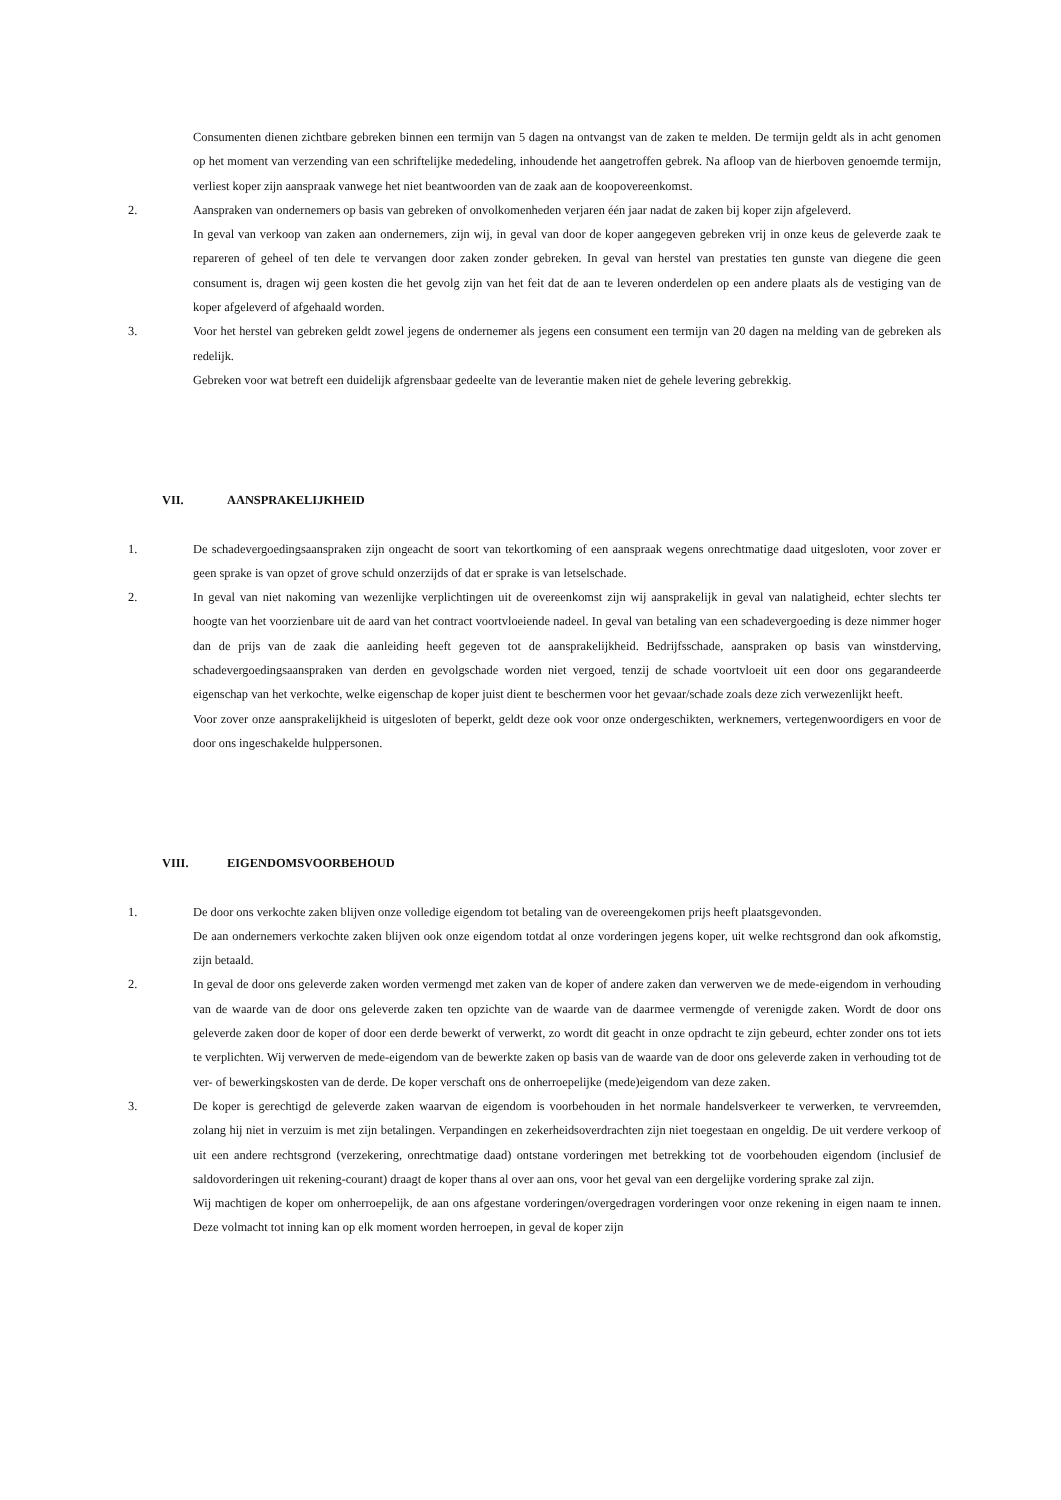Consumenten dienen zichtbare gebreken binnen een termijn van 5 dagen na ontvangst van de zaken te melden. De termijn geldt als in acht genomen op het moment van verzending van een schriftelijke mededeling, inhoudende het aangetroffen gebrek. Na afloop van de hierboven genoemde termijn, verliest koper zijn aanspraak vanwege het niet beantwoorden van de zaak aan de koopovereenkomst.
2. Aanspraken van ondernemers op basis van gebreken of onvolkomenheden verjaren één jaar nadat de zaken bij koper zijn afgeleverd.
In geval van verkoop van zaken aan ondernemers, zijn wij, in geval van door de koper aangegeven gebreken vrij in onze keus de geleverde zaak te repareren of geheel of ten dele te vervangen door zaken zonder gebreken. In geval van herstel van prestaties ten gunste van diegene die geen consument is, dragen wij geen kosten die het gevolg zijn van het feit dat de aan te leveren onderdelen op een andere plaats als de vestiging van de koper afgeleverd of afgehaald worden.
3. Voor het herstel van gebreken geldt zowel jegens de ondernemer als jegens een consument een termijn van 20 dagen na melding van de gebreken als redelijk.
Gebreken voor wat betreft een duidelijk afgrensbaar gedeelte van de leverantie maken niet de gehele levering gebrekkig.
VII. AANSPRAKELIJKHEID
1. De schadevergoedingsaanspraken zijn ongeacht de soort van tekortkoming of een aanspraak wegens onrechtmatige daad uitgesloten, voor zover er geen sprake is van opzet of grove schuld onzerzijds of dat er sprake is van letselschade.
2. In geval van niet nakoming van wezenlijke verplichtingen uit de overeenkomst zijn wij aansprakelijk in geval van nalatigheid, echter slechts ter hoogte van het voorzienbare uit de aard van het contract voortvloeiende nadeel. In geval van betaling van een schadevergoeding is deze nimmer hoger dan de prijs van de zaak die aanleiding heeft gegeven tot de aansprakelijkheid. Bedrijfsschade, aanspraken op basis van winstderving, schadevergoedingsaanspraken van derden en gevolgschade worden niet vergoed, tenzij de schade voortvloeit uit een door ons gegarandeerde eigenschap van het verkochte, welke eigenschap de koper juist dient te beschermen voor het gevaar/schade zoals deze zich verwezenlijkt heeft.
Voor zover onze aansprakelijkheid is uitgesloten of beperkt, geldt deze ook voor onze ondergeschikten, werknemers, vertegenwoordigers en voor de door ons ingeschakelde hulppersonen.
VIII. EIGENDOMSVOORBEHOUD
1. De door ons verkochte zaken blijven onze volledige eigendom tot betaling van de overeengekomen prijs heeft plaatsgevonden.
De aan ondernemers verkochte zaken blijven ook onze eigendom totdat al onze vorderingen jegens koper, uit welke rechtsgrond dan ook afkomstig, zijn betaald.
2. In geval de door ons geleverde zaken worden vermengd met zaken van de koper of andere zaken dan verwerven we de mede-eigendom in verhouding van de waarde van de door ons geleverde zaken ten opzichte van de waarde van de daarmee vermengde of verenigde zaken. Wordt de door ons geleverde zaken door de koper of door een derde bewerkt of verwerkt, zo wordt dit geacht in onze opdracht te zijn gebeurd, echter zonder ons tot iets te verplichten. Wij verwerven de mede-eigendom van de bewerkte zaken op basis van de waarde van de door ons geleverde zaken in verhouding tot de ver- of bewerkingskosten van de derde. De koper verschaft ons de onherroepelijke (mede)eigendom van deze zaken.
3. De koper is gerechtigd de geleverde zaken waarvan de eigendom is voorbehouden in het normale handelsverkeer te verwerken, te vervreemden, zolang hij niet in verzuim is met zijn betalingen. Verpandingen en zekerheidsoverdrachten zijn niet toegestaan en ongeldig. De uit verdere verkoop of uit een andere rechtsgrond (verzekering, onrechtmatige daad) ontstane vorderingen met betrekking tot de voorbehouden eigendom (inclusief de saldovorderingen uit rekening-courant) draagt de koper thans al over aan ons, voor het geval van een dergelijke vordering sprake zal zijn.
Wij machtigen de koper om onherroepelijk, de aan ons afgestane vorderingen/overgedragen vorderingen voor onze rekening in eigen naam te innen. Deze volmacht tot inning kan op elk moment worden herroepen, in geval de koper zijn